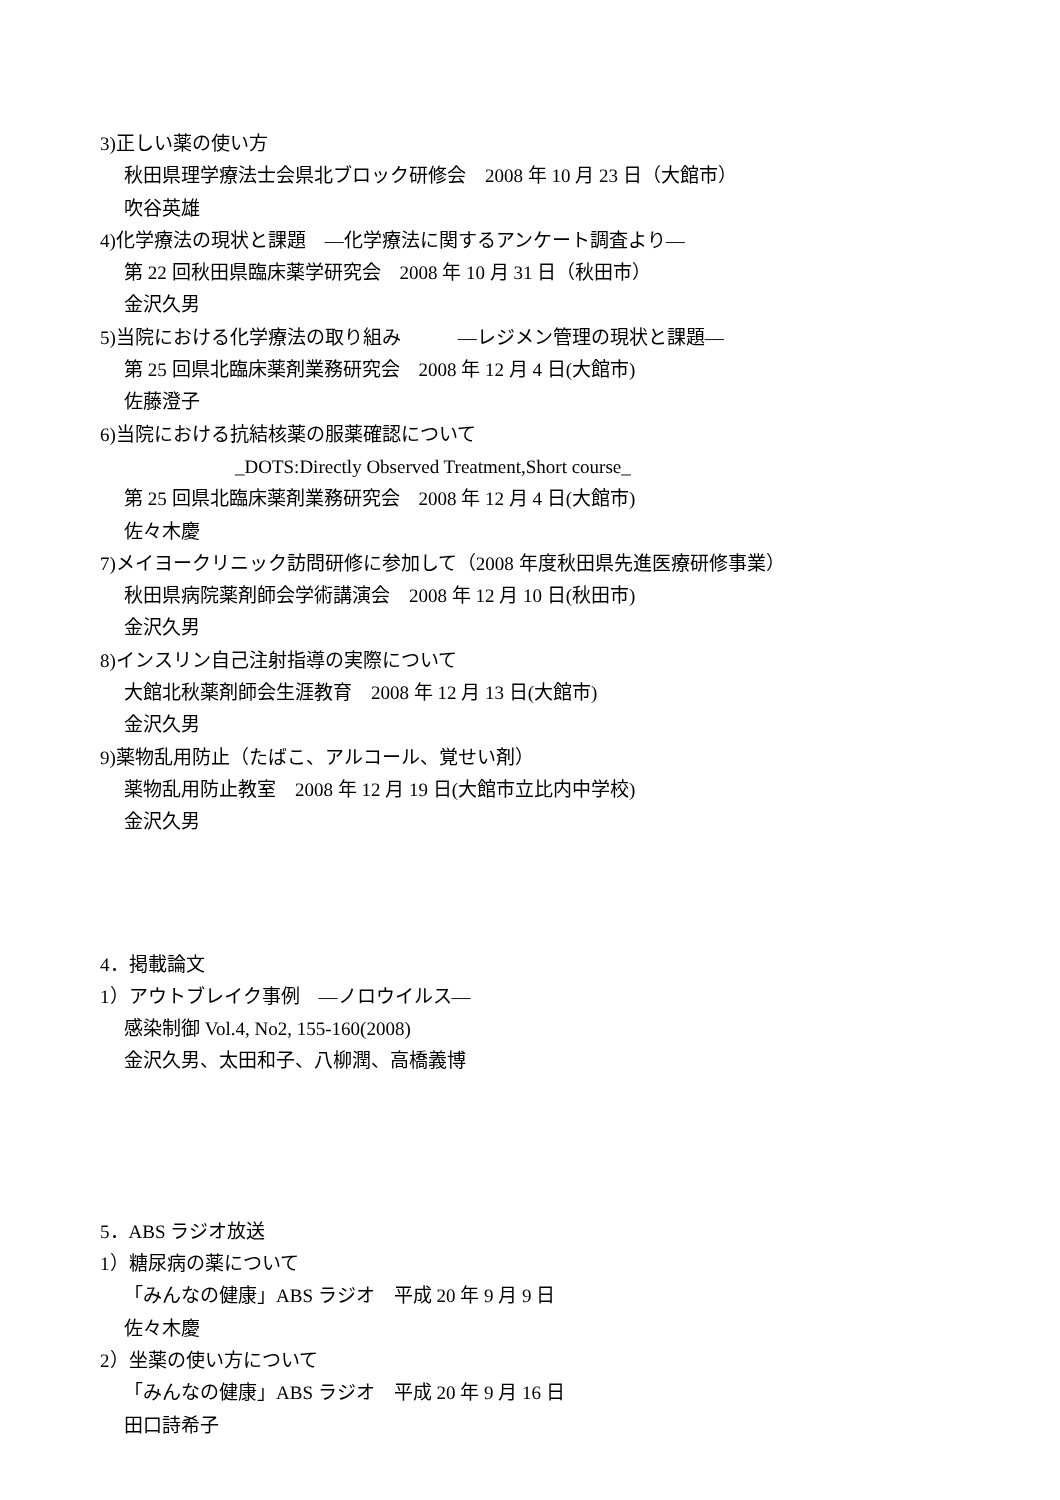3)正しい薬の使い方
秋田県理学療法士会県北ブロック研修会　2008 年 10 月 23 日（大館市）
吹谷英雄
4)化学療法の現状と課題　―化学療法に関するアンケート調査より―
第 22 回秋田県臨床薬学研究会　2008 年 10 月 31 日（秋田市）
金沢久男
5)当院における化学療法の取り組み　　　―レジメン管理の現状と課題―
第 25 回県北臨床薬剤業務研究会　2008 年 12 月 4 日(大館市)
佐藤澄子
6)当院における抗結核薬の服薬確認について
_DOTS:Directly Observed Treatment,Short course_
第 25 回県北臨床薬剤業務研究会　2008 年 12 月 4 日(大館市)
佐々木慶
7)メイヨークリニック訪問研修に参加して（2008 年度秋田県先進医療研修事業）
秋田県病院薬剤師会学術講演会　2008 年 12 月 10 日(秋田市)
金沢久男
8)インスリン自己注射指導の実際について
大館北秋薬剤師会生涯教育　2008 年 12 月 13 日(大館市)
金沢久男
9)薬物乱用防止（たばこ、アルコール、覚せい剤）
薬物乱用防止教室　2008 年 12 月 19 日(大館市立比内中学校)
金沢久男
4．掲載論文
1）アウトブレイク事例　―ノロウイルス―
感染制御 Vol.4, No2, 155-160(2008)
金沢久男、太田和子、八柳潤、高橋義博
5．ABS ラジオ放送
1）糖尿病の薬について
「みんなの健康」ABS ラジオ　平成 20 年 9 月 9 日
佐々木慶
2）坐薬の使い方について
「みんなの健康」ABS ラジオ　平成 20 年 9 月 16 日
田口詩希子